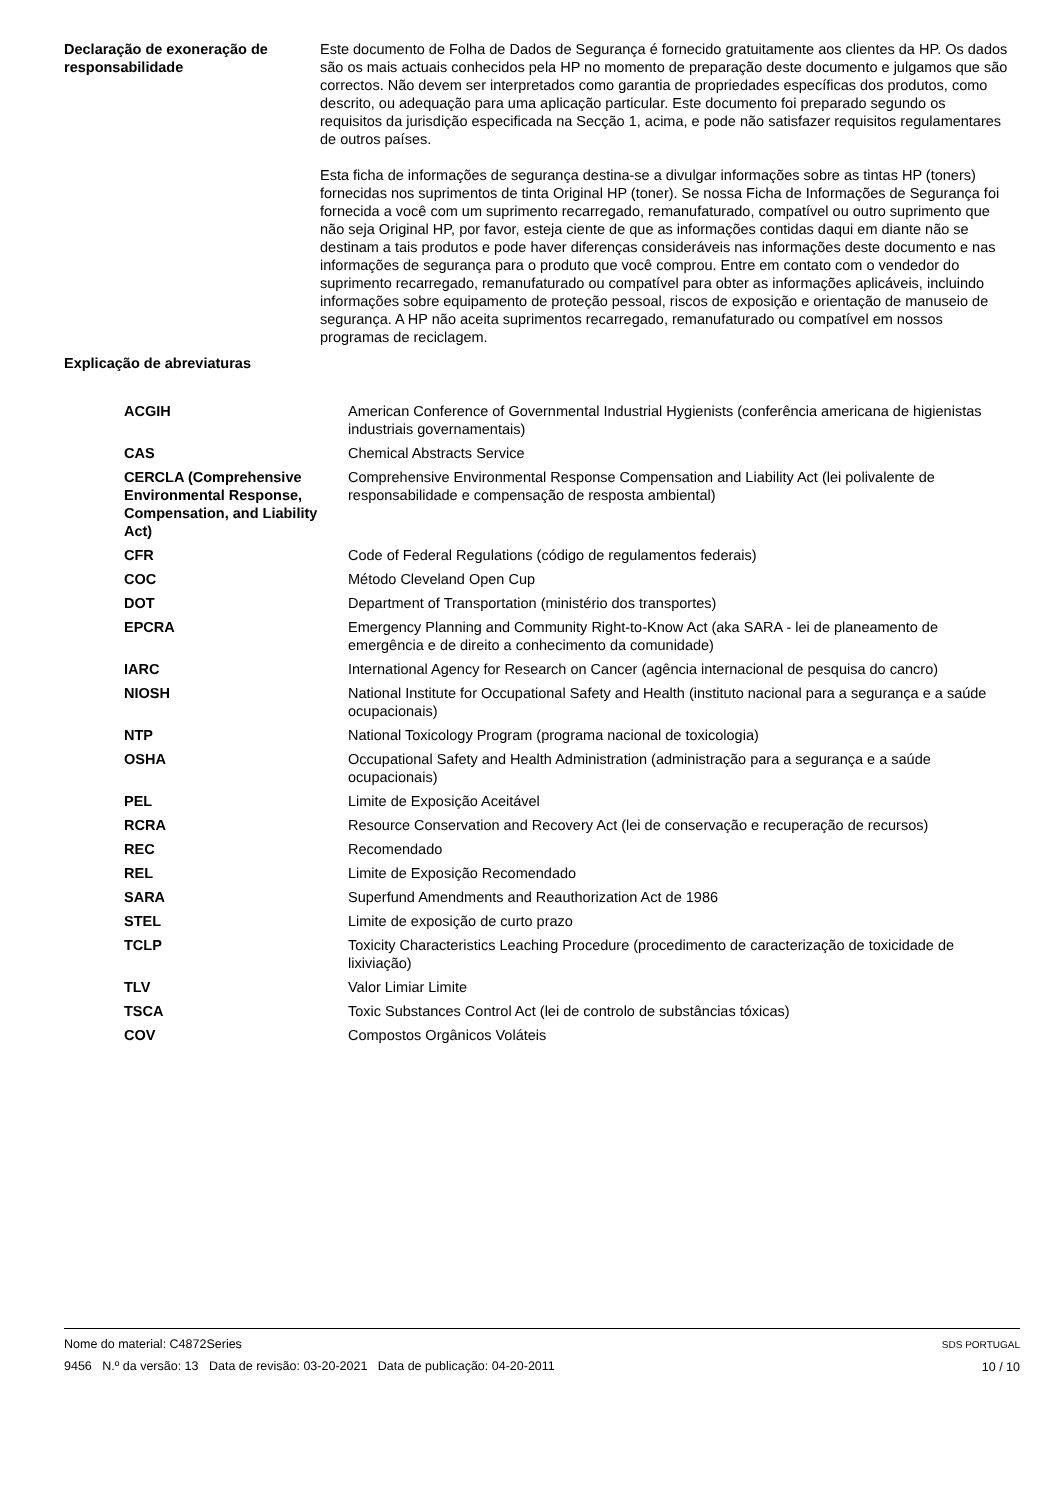Declaração de exoneração de responsabilidade
Este documento de Folha de Dados de Segurança é fornecido gratuitamente aos clientes da HP. Os dados são os mais actuais conhecidos pela HP no momento de preparação deste documento e julgamos que são correctos. Não devem ser interpretados como garantia de propriedades específicas dos produtos, como descrito, ou adequação para uma aplicação particular. Este documento foi preparado segundo os requisitos da jurisdição especificada na Secção 1, acima, e pode não satisfazer requisitos regulamentares de outros países.
Esta ficha de informações de segurança destina-se a divulgar informações sobre as tintas HP (toners) fornecidas nos suprimentos de tinta Original HP (toner). Se nossa Ficha de Informações de Segurança foi fornecida a você com um suprimento recarregado, remanufaturado, compatível ou outro suprimento que não seja Original HP, por favor, esteja ciente de que as informações contidas daqui em diante não se destinam a tais produtos e pode haver diferenças consideráveis nas informações deste documento e nas informações de segurança para o produto que você comprou. Entre em contato com o vendedor do suprimento recarregado, remanufaturado ou compatível para obter as informações aplicáveis, incluindo informações sobre equipamento de proteção pessoal, riscos de exposição e orientação de manuseio de segurança. A HP não aceita suprimentos recarregado, remanufaturado ou compatível em nossos programas de reciclagem.
Explicação de abreviaturas
| ACGIH | American Conference of Governmental Industrial Hygienists (conferência americana de higienistas industriais governamentais) |
| CAS | Chemical Abstracts Service |
| CERCLA (Comprehensive Environmental Response, Compensation, and Liability Act) | Comprehensive Environmental Response Compensation and Liability Act (lei polivalente de responsabilidade e compensação de resposta ambiental) |
| CFR | Code of Federal Regulations (código de regulamentos federais) |
| COC | Método Cleveland Open Cup |
| DOT | Department of Transportation (ministério dos transportes) |
| EPCRA | Emergency Planning and Community Right-to-Know Act (aka SARA - lei de planeamento de emergência e de direito a conhecimento da comunidade) |
| IARC | International Agency for Research on Cancer (agência internacional de pesquisa do cancro) |
| NIOSH | National Institute for Occupational Safety and Health (instituto nacional para a segurança e a saúde ocupacionais) |
| NTP | National Toxicology Program (programa nacional de toxicologia) |
| OSHA | Occupational Safety and Health Administration (administração para a segurança e a saúde ocupacionais) |
| PEL | Limite de Exposição Aceitável |
| RCRA | Resource Conservation and Recovery Act (lei de conservação e recuperação de recursos) |
| REC | Recomendado |
| REL | Limite de Exposição Recomendado |
| SARA | Superfund Amendments and Reauthorization Act de 1986 |
| STEL | Limite de exposição de curto prazo |
| TCLP | Toxicity Characteristics Leaching Procedure (procedimento de caracterização de toxicidade de lixiviação) |
| TLV | Valor Limiar Limite |
| TSCA | Toxic Substances Control Act (lei de controlo de substâncias tóxicas) |
| COV | Compostos Orgânicos Voláteis |
Nome do material: C4872Series
9456 N.º da versão: 13 Data de revisão: 03-20-2021 Data de publicação: 04-20-2011
SDS PORTUGAL
10 / 10